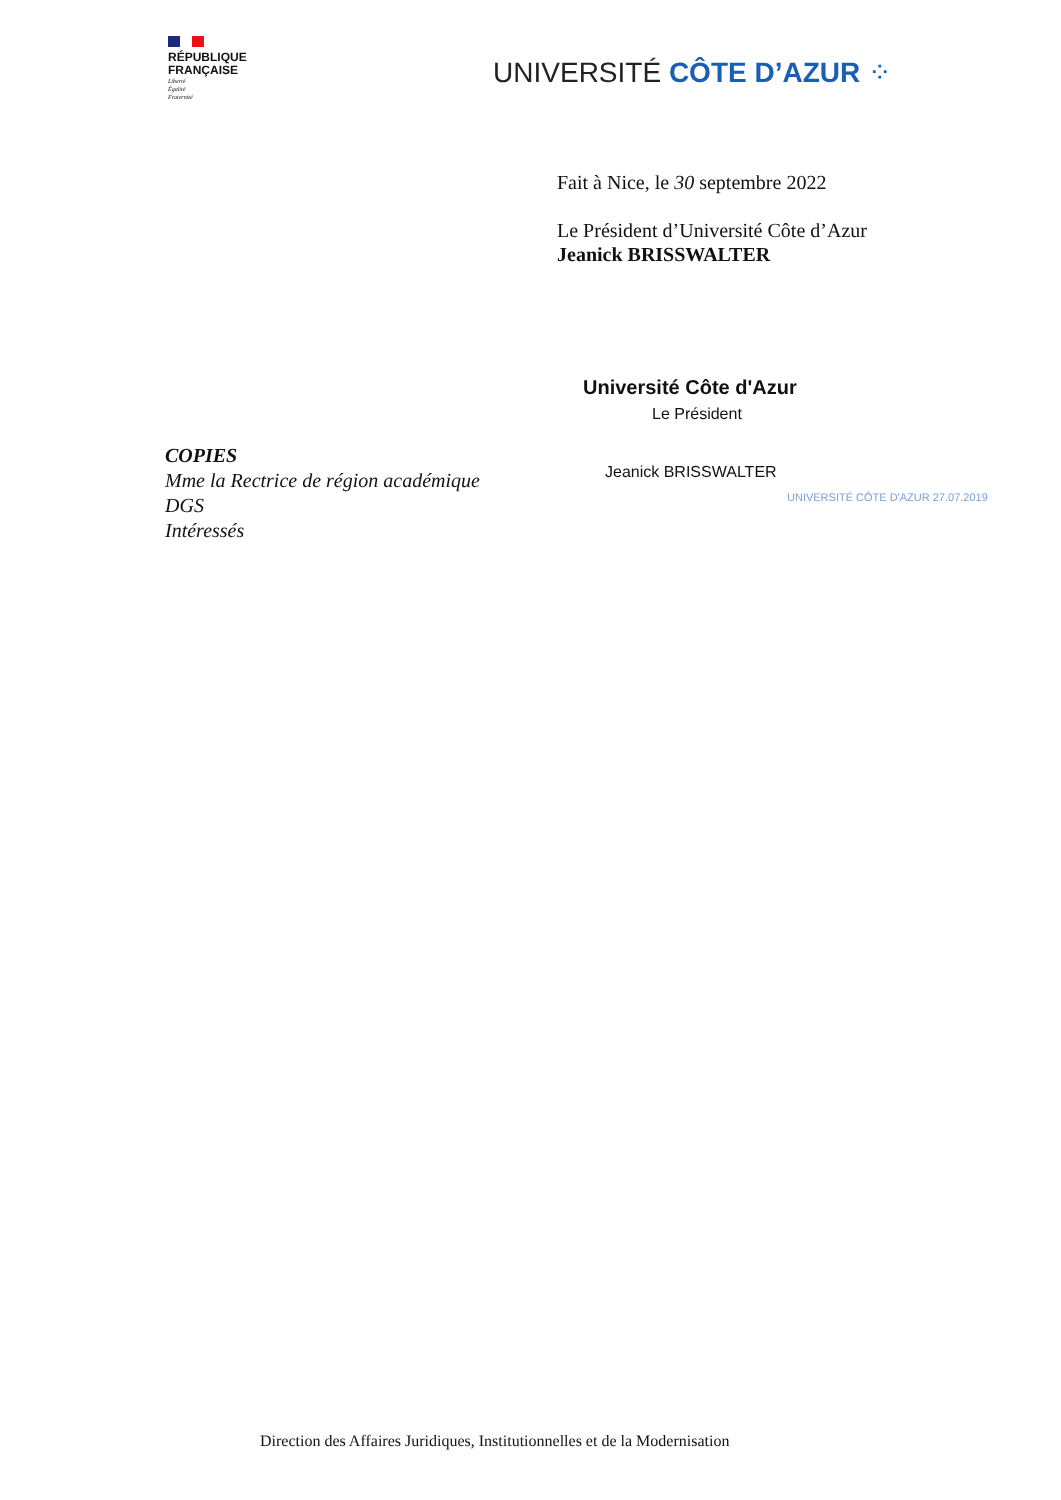RÉPUBLIQUE
FRANÇAISE
Liberté
Égalité
Fraternité
UNIVERSITÉ CÔTE D’AZUR ⁘
Fait à Nice, le 30 septembre 2022
Le Président d’Université Côte d’Azur
Jeanick BRISSWALTER
Université Côte d'Azur
Le Président
Jeanick BRISSWALTER
UNIVERSITÉ CÔTE D'AZUR 27.07.2019
COPIES
Mme la Rectrice de région académique
DGS
Intéressés
Direction des Affaires Juridiques, Institutionnelles et de la Modernisation